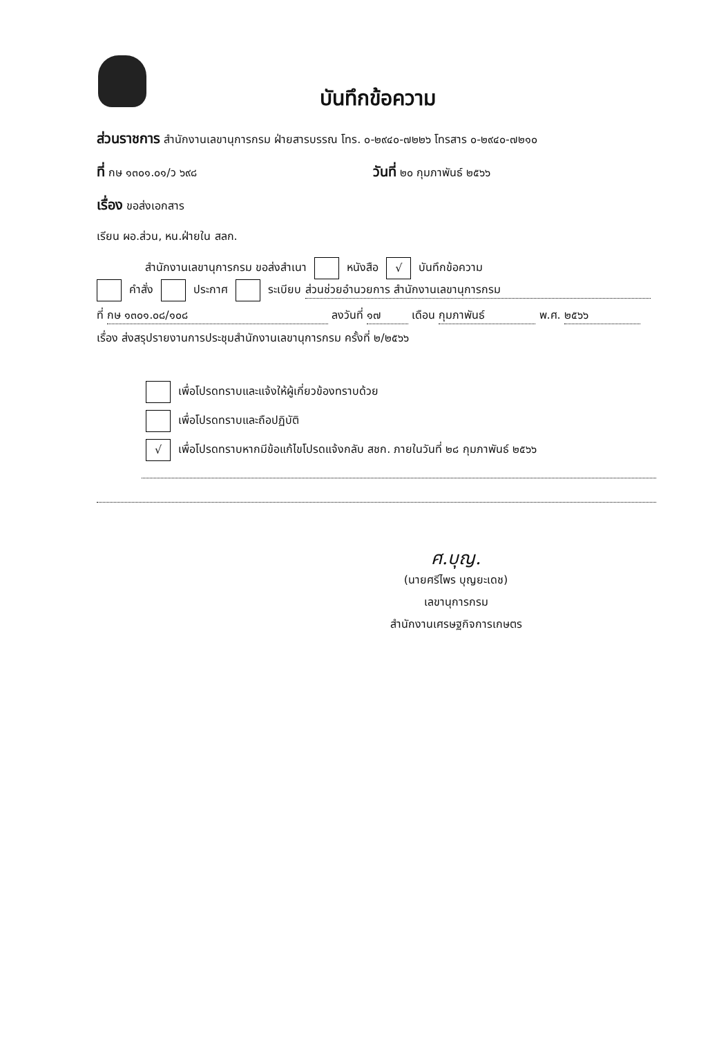บันทึกข้อความ
ส่วนราชการ สำนักงานเลขานุการกรม ฝ่ายสารบรรณ โทร. ๐-๒๙๔๐-๗๒๒๖ โทรสาร ๐-๒๙๔๐-๗๒๑๐
ที่ กษ ๑๓๐๑.๐๑/ว ๖๙๘ วันที่ ๒๐ กุมภาพันธ์ ๒๕๖๖
เรื่อง ขอส่งเอกสาร
เรียน ผอ.ส่วน, หน.ฝ่ายใน สลก.
สำนักงานเลขานุการกรม ขอส่งสำเนา หนังสือ √ บันทึกข้อความ
คำสั่ง ประกาศ ระเบียบ ส่วนช่วยอำนวยการ สำนักงานเลขานุการกรม
ที่ กษ ๑๓๐๑.๐๘/๑๐๘ ลงวันที่ ๑๗ เดือน กุมภาพันธ์ พ.ศ. ๒๕๖๖
เรื่อง ส่งสรุปรายงานการประชุมสำนักงานเลขานุการกรม ครั้งที่ ๒/๒๕๖๖
เพื่อโปรดทราบและแจ้งให้ผู้เกี่ยวข้องทราบด้วย
เพื่อโปรดทราบและถือปฏิบัติ
√ เพื่อโปรดทราบหากมีข้อแก้ไขโปรดแจ้งกลับ สชก. ภายในวันที่ ๒๘ กุมภาพันธ์ ๒๕๖๖
ศ.บุญ.
(นายศรีไพร บุญยะเดช)
เลขานุการกรม
สำนักงานเศรษฐกิจการเกษตร